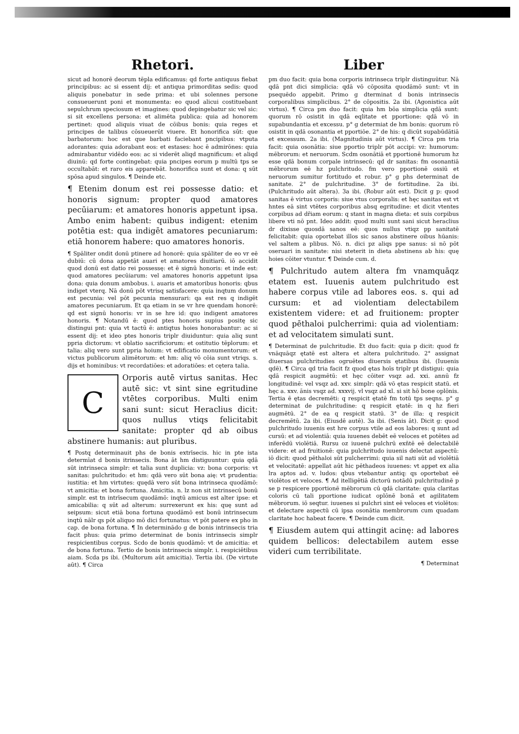Rhetori.
sicut ad honorē deorum tēpla edificamus: qd forte antiquus fiebat principibus: ac si essent dij: et antiqua primorditas sedis: quod aliquis ponebatur in sede prima: et ubi solennes persone consueuerunt poni et monumenta: eo quod alicui costituebant sepulchrum speciosum et imagines: quod depingebatur sic vel sic: si sit excellens persona: et alimēta publica: quia ad honorem pertinet: quod aliquis viuat de cōibus bonis: quia reges et principes de talibus cōsueuerūt viuere. Et honorifica sūt: que barbatorum: hoc est que barbati faciebant pncipibus: vtputa adorantes: quia adorabant eos: et estases: hoc ē admirōnes: quia admirabantur vidēdo eos: ac si viderēt aliqd magnificum: et aliqd diuinū: qd forte contingebat: quia pncipes eorum p multū tps se occultabāt: et raro eis apparebāt. honorifica sunt et dona: q sūt spōsa apud singulos. ¶ Deinde etc.
¶ Etenim donum est rei possesse datio: et honoris signum: propter quod amatores pecūiarum: et amatores honoris appetunt ipsa. Ambo enim habent: quibus indigent: etenim potētia est: qua indigēt amatores pecuniarum: etiā honorem habere: quo amatores honoris.
¶ Spāliter ondit donū ptinere ad honorē: quia spāliter de eo vr eē dubiū: cū dona appetāt auari et amatores diuitiarū. iō accidit quod donū est datio rei possessę: et ē signū honoris: et inde est: quod amatores pecūiarum: vel amatores honoris appetunt ipsa dona: quia donum ambobus. i. auaris et amatoribus honoris: qbus indiget vterq. Nā donū pōt vtrisq satisfacere: quia inqtum donum est pecunia: vel pōt pecunia mensurari: qa est res q indigēt amatores pecuniarum. Et qa etiam in se vr hre quendam honorē: qd est signū honoris: vr in se hre id: quo indigent amatores honoris. ¶ Notandū ē: quod ptes honoris supius positę sic distingui pnt: quia vt tactū ē: antiqtus hoies honorabantur: ac si essent dij: et ideo ptes honoris triplr diuiduntur: quia aliq sunt ppria dictorum: vt oblatio sacrificiorum: et ostitutio tēplorum: et talia: aliq vero sunt ppria hoium: vt edificatio monumentorum: et victus publicorum alimētorum: et hm: aliq vō cōia sunt vtriqs. s. dijs et hominibus: vt recordatiōes: et adoratiōes: et cętera talia.
C
Orporis autē virtus sanitas. Hec autē sic: vt sint sine egritudine vtētes corporibus. Multi enim sani sunt: sicut Heraclius dicit: quos nullus vtiqs felicitabit sanitate: propter qd ab oibus abstinere humanis: aut pluribus.
¶ Postq determinauit phs de bonis extrīsecis. hic in pte ista determīat d bonis itrinsecis. Bona āt hm distiguuntur: quia qdā sūt intrinseca simplr: et talia sunt duplicia: vz: bona corporis: vt sanitas: pulchritudo: et hm: qdā vero sūt bona aię: vt prudentia: iustitia: et hm virtutes: quędā vero sūt bona intrinseca quodāmō: vt amicitia: et bona fortuna. Amicitia. n. lz non sit intrinsecū bonū simplr. est tn intrīsecum quodāmō: inqtū amicus est alter ipse: et amicabilia: q sūt ad alterum: surrexerunt ex his: quę sunt ad seipsum: sicut etiā bona fortuna quodāmō est bonū intrinsecum inqtū nālr qs pōt aliquo mō dici fortunatus: vt pōt patere ex pho in cap. de bona fortuna. ¶ In determinādo g de bonis intrinsecis tria facit phus: quia primo determinat de bonis intrinsecis simplr respicientibus corpus. Scdo de bonis quodāmō: vt de amicitia: et de bona fortuna. Tertio de bonis intrinsecis simplr. i. respiciētibus aiam. Scda ps ibi. (Multorum aūt amicitia). Tertia ibi. (De virtute aūt). ¶ Circa
Liber
pm duo facit: quia bona corporis intrinseca triplr distinguūtur. Nā qdā pnt dici simplicia: qdā vō cōposita quodāmō sunt: vt in psequēdo appebit. Primo g dterminat d bonis intrinsecis corporalibus simplicibus. 2° de cōpositis. 2a ibi. (Agonistica aūt virtus). ¶ Circa pm duo facit: quia hm bōa simplicia qdā sunt: quorum rō osistit in qdā eqlitate et pportione: qdā vō in supabundantia et excessu. p° g determiat de hm bonis: quorum rō osistit in qdā osonantia et pportiōe. 2° de his: q dicūt supabūdātiā et excessum. 2a ibi. (Magnitudinis aūt virtus). ¶ Circa pm tria facit: quia osonātia: siue pportio triplr pōt accipi: vz: humorum: mēbrorum: et neruorum. Scdm osonātiā et pportionē humorum hz esse qdā bonum corpale intrinsecū: qd dr sanitas: fm osonantiā mēbrorum eē hz pulchritudo. fm vero pportionē ossiū et neruorum sumitur fortitudo et robur. p° g phs determinat de sanitate. 2° de pulchritudine. 3° de fortitudine. 2a ibi. (Pulchritudo aūt altera). 3a ibi. (Robur aūt est). Dicit g p: quod sanitas ē virtus corporis: siue vtus corporalis: et hęc sanitas est vt hntes eā sint vtētes corporibus absq egritudine: et dicit vtentes corpibus ad dr̄iam eorum: q stant in magna dieta: et suis corpibus libere vti nō pnt. Ideo addit: quod multi sunt sani sicut heraclius dr dixisse quosdā sanos eē: quos nullus vtiqz pp sanitatē felicitabit: quia oportebat illos sic sanos abstinere oibus hūanis: vel saltem a plibus. Nō. n. dici pz aliqs ppe sanus: si nō pōt oseruari in sanitate: nisi steterit in dieta abstinens ab his: quę hoies cōiter vtuntur. ¶ Deinde cum. d.
¶ Pulchritudo autem altera fm vnamquāqz etatem est. Iuuenis autem pulchritudo est habere corpus vtile ad labores eos. s. qui ad cursum: et ad violentiam delectabilem existentem videre: et ad fruitionem: propter quod pēthaloi pulcherrimi: quia ad violentiam: et ad velocitatem simulati sunt.
¶ Determinat de pulchritudie. Et duo facit: quia p dicit: quod fz vnāquāqz ętatē est altera et altera pulchritudo. 2° assignat diuersas pulchritudies ogruētes diuersis ętatibus ibi. (Iuuenis qdē). ¶ Circa qd tria facit fz quod ętas hoīs triplr pt distigui: quia qdā respicit augmētū: et hęc cōiter vsqz ad. xxi. annū fz longitudinē: vel vsqz ad. xxv. simplr: qdā vō ętas respicit statū. et hęc a. xxv. ānis vsqz ad. xxxvij. vl vsqz ad xl. si sit hō bone oplōnis. Tertia ē ętas decremēti: q respicit ętatē fm totū tps seqns. p° g determinat de pulchritudine: q respicit ętatē: in q hz fieri augmētū. 2° de ea q respicit statū. 3° de illa: q respicit decremētū. 2a ibi. (Eiusdē autē). 3a ibi. (Senis āt). Dicit g: quod pulchritudo iuuenis est hre corpus vtile ad eos labores: q sunt ad cursū: et ad violentiā: quia iuuenes debēt eē veloces et potētes ad inferēdū violētiā. Rursu oz iuuenē pulchrū exñtē eē delectabilē videre: et ad fruitionē: quia pulchritudo iuuenis delectat aspectū: iō dicit: quod pēthaloi sūt pulcherrimi: quia sil nati sūt ad violētiā et velocitatē: appellat aūt hic pēthadeos iuuenes: vt appet ex alia lra aptos ad. v. ludos: qbus vtebantur antiq: qs oportebat eē violētos et veloces. ¶ Ad itelligētiā dictorū notādū pulchritudinē p se p respicere pportionē mēbrorum cū qdā claritate: quia claritas coloris cū tali pportione iudicat oplōnē bonā et agilitatem mēbrorum. iō seqtur. iuuenes si pulchri sint eē veloces et violētos: et delectare aspectū cū ipsa osonātia membrorum cum quadam claritate hoc habeat facere. ¶ Deinde cum dicit.
¶ Eiusdem autem qui attingit acinę: ad labores quidem bellicos: delectabilem autem esse videri cum terribilitate.
¶ Determinat